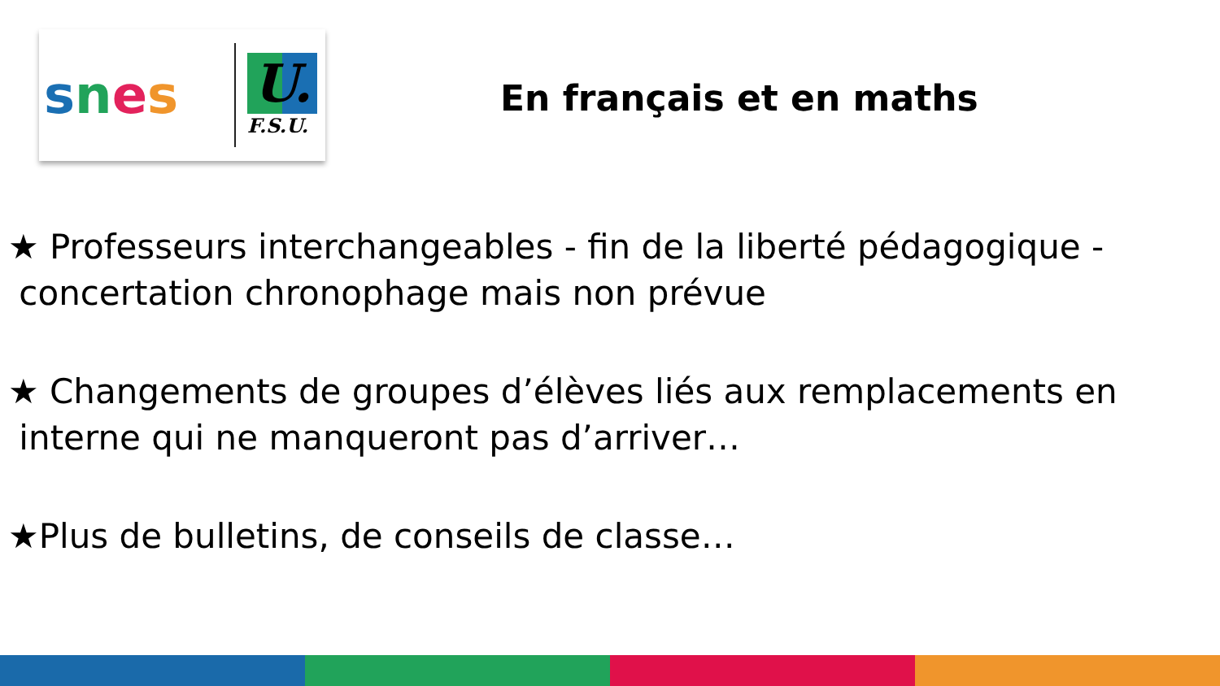snes
U.
F.S.U.
En français et en maths
★ Professeurs interchangeables - fin de la liberté pédagogique -
concertation chronophage mais non prévue
★ Changements de groupes d’élèves liés aux remplacements en
interne qui ne manqueront pas d’arriver…
★Plus de bulletins, de conseils de classe…